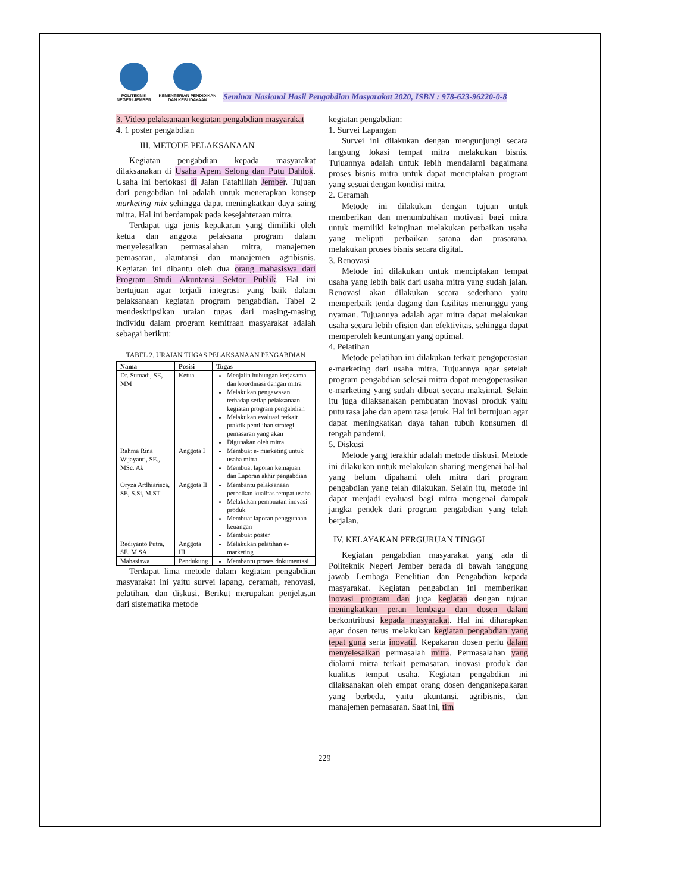POLITEKNIK NEGERI JEMBER
KEMENTERIAN PENDIDIKAN DAN KEBUDAYAAN
Seminar Nasional Hasil Pengabdian Masyarakat 2020, ISBN : 978-623-96220-0-8
3. Video pelaksanaan kegiatan pengabdian masyarakat
4. 1 poster pengabdian
III. METODE PELAKSANAAN
Kegiatan pengabdian kepada masyarakat dilaksanakan di Usaha Apem Selong dan Putu Dahlok. Usaha ini berlokasi di Jalan Fatahillah Jember. Tujuan dari pengabdian ini adalah untuk menerapkan konsep marketing mix sehingga dapat meningkatkan daya saing mitra. Hal ini berdampak pada kesejahteraan mitra.
Terdapat tiga jenis kepakaran yang dimiliki oleh ketua dan anggota pelaksana program dalam menyelesaikan permasalahan mitra, manajemen pemasaran, akuntansi dan manajemen agribisnis. Kegiatan ini dibantu oleh dua orang mahasiswa dari Program Studi Akuntansi Sektor Publik. Hal ini bertujuan agar terjadi integrasi yang baik dalam pelaksanaan kegiatan program pengabdian. Tabel 2 mendeskripsikan uraian tugas dari masing-masing individu dalam program kemitraan masyarakat adalah sebagai berikut:
TABEL 2. URAIAN TUGAS PELAKSANAAN PENGABDIAN
| Nama | Posisi | Tugas |
| --- | --- | --- |
| Dr. Sumadi, SE, MM | Ketua | Menjalin hubungan kerjasama dan koordinasi dengan mitra Melakukan pengawasan terhadap setiap pelaksanaan kegiatan program pengabdian Melakukan evaluasi terkait praktik pemilihan strategi pemasaran yang akan Digunakan oleh mitra. |
| Rahma Rina Wijayanti, SE., MSc. Ak | Anggota I | Membuat e- marketing untuk usaha mitra Membuat laporan kemajuan dan Laporan akhir pengabdian |
| Oryza Ardhiarisca, SE, S.Si, M.ST | Anggota II | Membantu pelaksanaan perbaikan kualitas tempat usaha Melakukan pembuatan inovasi produk Membuat laporan penggunaan keuangan Membuat poster |
| Rediyanto Putra, SE, M.SA. | Anggota III | Melakukan pelatihan e-marketing |
| Mahasiswa | Pendukung | Membantu proses dokumentasi |
Terdapat lima metode dalam kegiatan pengabdian masyarakat ini yaitu survei lapang, ceramah, renovasi, pelatihan, dan diskusi. Berikut merupakan penjelasan dari sistematika metode
kegiatan pengabdian:
1. Survei Lapangan
Survei ini dilakukan dengan mengunjungi secara langsung lokasi tempat mitra melakukan bisnis. Tujuannya adalah untuk lebih mendalami bagaimana proses bisnis mitra untuk dapat menciptakan program yang sesuai dengan kondisi mitra.
2. Ceramah
Metode ini dilakukan dengan tujuan untuk memberikan dan menumbuhkan motivasi bagi mitra untuk memiliki keinginan melakukan perbaikan usaha yang meliputi perbaikan sarana dan prasarana, melakukan proses bisnis secara digital.
3. Renovasi
Metode ini dilakukan untuk menciptakan tempat usaha yang lebih baik dari usaha mitra yang sudah jalan. Renovasi akan dilakukan secara sederhana yaitu memperbaik tenda dagang dan fasilitas menunggu yang nyaman. Tujuannya adalah agar mitra dapat melakukan usaha secara lebih efisien dan efektivitas, sehingga dapat memperoleh keuntungan yang optimal.
4. Pelatihan
Metode pelatihan ini dilakukan terkait pengoperasian e-marketing dari usaha mitra. Tujuannya agar setelah program pengabdian selesai mitra dapat mengoperasikan e-marketing yang sudah dibuat secara maksimal. Selain itu juga dilaksanakan pembuatan inovasi produk yaitu putu rasa jahe dan apem rasa jeruk. Hal ini bertujuan agar dapat meningkatkan daya tahan tubuh konsumen di tengah pandemi.
5. Diskusi
Metode yang terakhir adalah metode diskusi. Metode ini dilakukan untuk melakukan sharing mengenai hal-hal yang belum dipahami oleh mitra dari program pengabdian yang telah dilakukan. Selain itu, metode ini dapat menjadi evaluasi bagi mitra mengenai dampak jangka pendek dari program pengabdian yang telah berjalan.
IV. KELAYAKAN PERGURUAN TINGGI
Kegiatan pengabdian masyarakat yang ada di Politeknik Negeri Jember berada di bawah tanggung jawab Lembaga Penelitian dan Pengabdian kepada masyarakat. Kegiatan pengabdian ini memberikan inovasi program dan juga kegiatan dengan tujuan meningkatkan peran lembaga dan dosen dalam berkontribusi kepada masyarakat. Hal ini diharapkan agar dosen terus melakukan kegiatan pengabdian yang tepat guna serta inovatif. Kepakaran dosen perlu dalam menyelesaikan permasalah mitra. Permasalahan yang dialami mitra terkait pemasaran, inovasi produk dan kualitas tempat usaha. Kegiatan pengabdian ini dilaksanakan oleh empat orang dosen dengankepakaran yang berbeda, yaitu akuntansi, agribisnis, dan manajemen pemasaran. Saat ini, tim
229